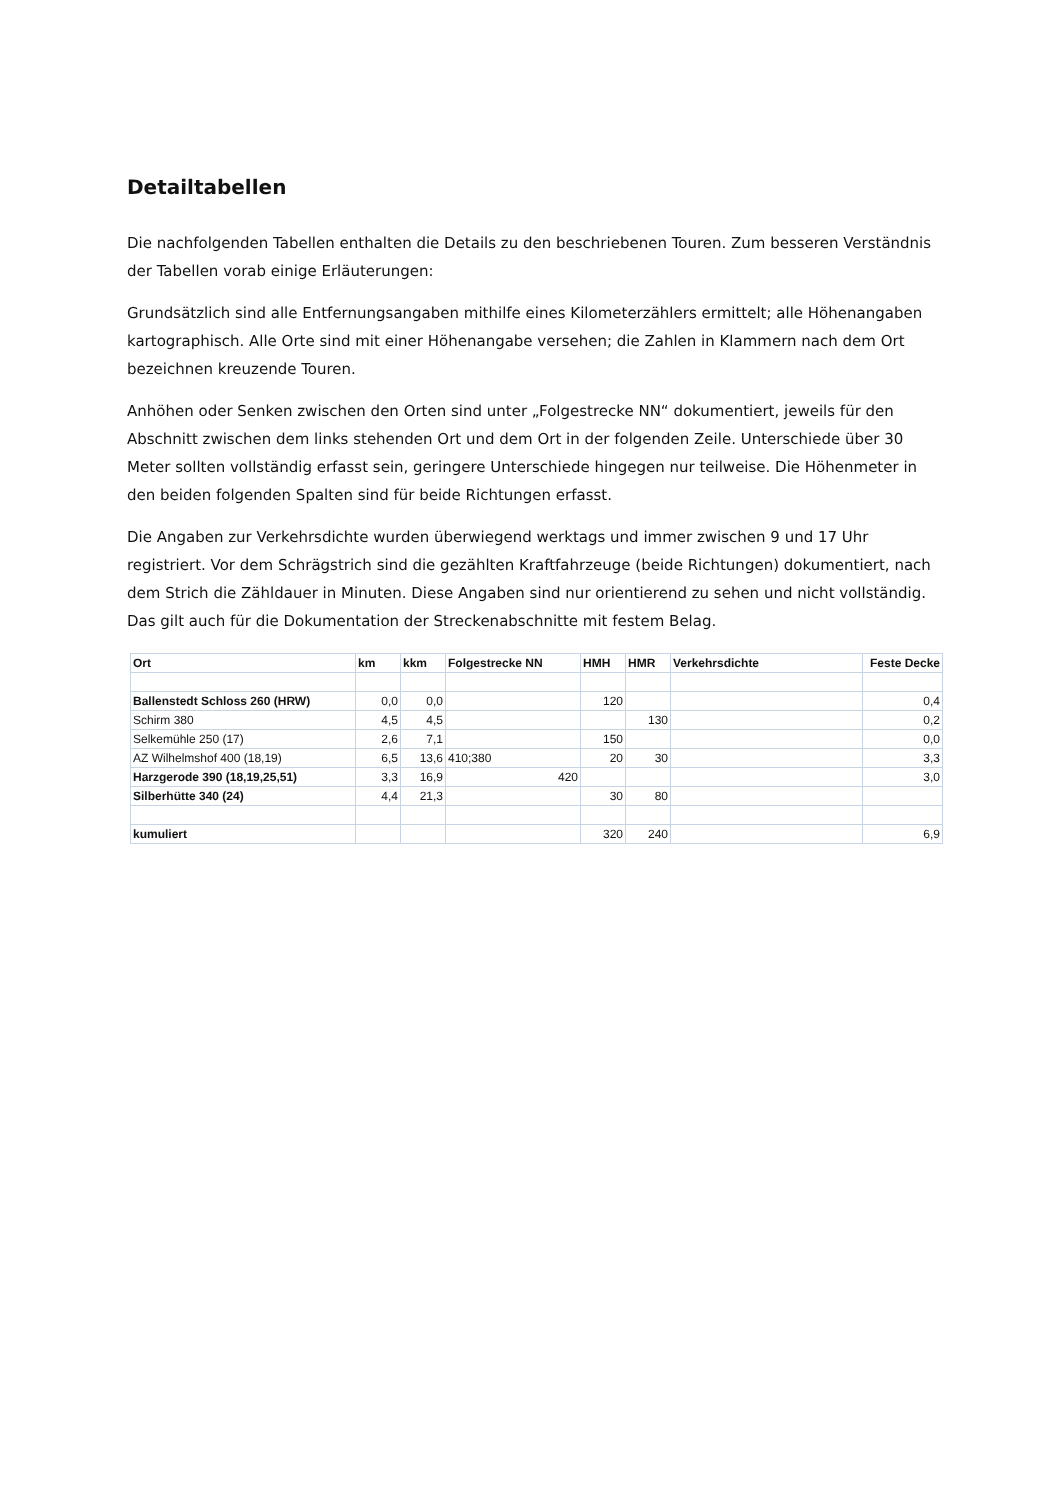Detailtabellen
Die nachfolgenden Tabellen enthalten die Details zu den beschriebenen Touren. Zum besseren Verständnis der Tabellen vorab einige Erläuterungen:
Grundsätzlich sind alle Entfernungsangaben mithilfe eines Kilometerzählers ermittelt; alle Höhenangaben kartographisch. Alle Orte sind mit einer Höhenangabe versehen; die Zahlen in Klammern nach dem Ort bezeichnen kreuzende Touren.
Anhöhen oder Senken zwischen den Orten sind unter „Folgestrecke NN“ dokumentiert, jeweils für den Abschnitt zwischen dem links stehenden Ort und dem Ort in der folgenden Zeile. Unterschiede über 30 Meter sollten vollständig erfasst sein, geringere Unterschiede hingegen nur teilweise. Die Höhenmeter in den beiden folgenden Spalten sind für beide Richtungen erfasst.
Die Angaben zur Verkehrsdichte wurden überwiegend werktags und immer zwischen 9 und 17 Uhr registriert. Vor dem Schrägstrich sind die gezählten Kraftfahrzeuge (beide Richtungen) dokumentiert, nach dem Strich die Zähldauer in Minuten. Diese Angaben sind nur orientierend zu sehen und nicht vollständig. Das gilt auch für die Dokumentation der Streckenabschnitte mit festem Belag.
| Ort | km | kkm | Folgestrecke NN | HMH | HMR | Verkehrsdichte | Feste Decke |
| --- | --- | --- | --- | --- | --- | --- | --- |
| Ballenstedt Schloss 260 (HRW) | 0,0 | 0,0 | | 120 | | | 0,4 |
| Schirm 380 | 4,5 | 4,5 | | | 130 | | 0,2 |
| Selkemühle 250 (17) | 2,6 | 7,1 | | 150 | | | 0,0 |
| AZ Wilhelmshof 400 (18,19) | 6,5 | 13,6 | 410;380 | 20 | 30 | | 3,3 |
| Harzgerode 390 (18,19,25,51) | 3,3 | 16,9 | 420 | | | | 3,0 |
| Silberhütte 340 (24) | 4,4 | 21,3 | | 30 | 80 | | |
| kumuliert | | | | 320 | 240 | | 6,9 |